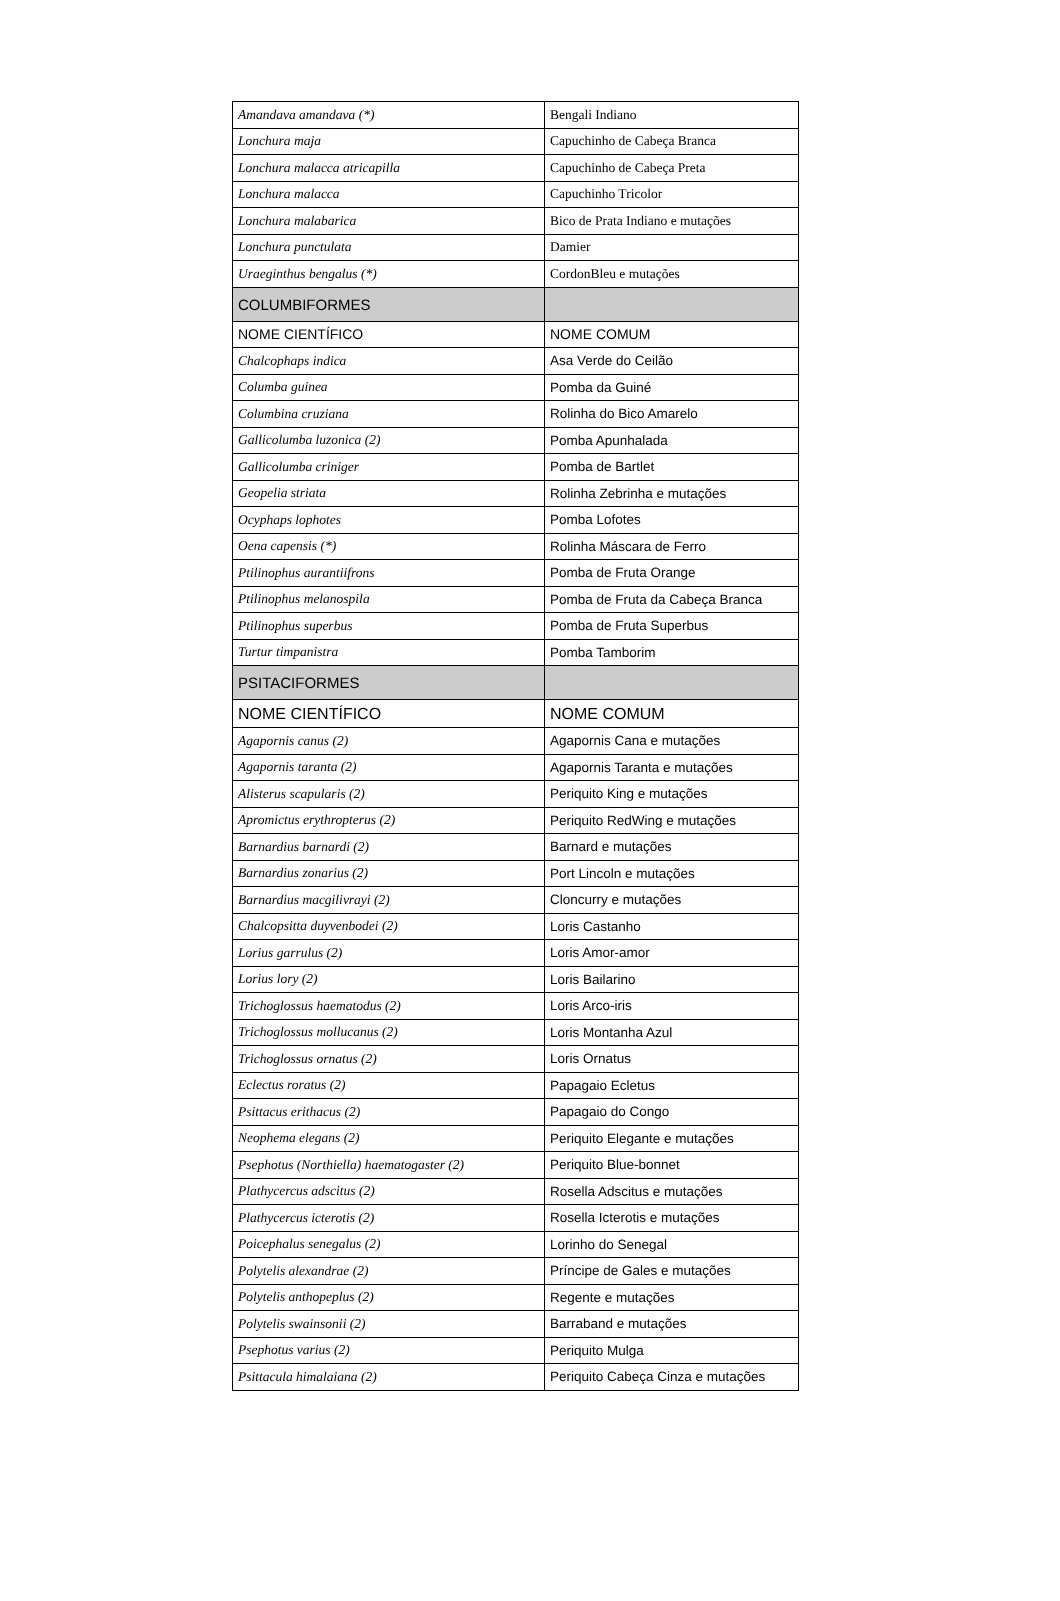| Amandava amandava (*) | Bengali Indiano |
| Lonchura maja | Capuchinho de Cabeça Branca |
| Lonchura malacca atricapilla | Capuchinho de Cabeça Preta |
| Lonchura malacca | Capuchinho Tricolor |
| Lonchura malabarica | Bico de Prata Indiano e mutações |
| Lonchura punctulata | Damier |
| Uraeginthus bengalus (*) | CordonBleu e mutações |
| COLUMBIFORMES | |
| NOME CIENTÍFICO | NOME COMUM |
| Chalcophaps indica | Asa Verde do Ceilão |
| Columba guinea | Pomba da Guiné |
| Columbina cruziana | Rolinha do Bico Amarelo |
| Gallicolumba luzonica (2) | Pomba Apunhalada |
| Gallicolumba criniger | Pomba de Bartlet |
| Geopelia striata | Rolinha Zebrinha e mutações |
| Ocyphaps lophotes | Pomba Lofotes |
| Oena capensis (*) | Rolinha Máscara de Ferro |
| Ptilinophus aurantiifrons | Pomba de Fruta Orange |
| Ptilinophus melanospila | Pomba de Fruta da Cabeça Branca |
| Ptilinophus superbus | Pomba de Fruta Superbus |
| Turtur timpanistra | Pomba Tamborim |
| PSITACIFORMES | |
| NOME CIENTÍFICO | NOME COMUM |
| Agapornis canus (2) | Agapornis Cana e mutações |
| Agapornis taranta (2) | Agapornis Taranta e mutações |
| Alisterus scapularis (2) | Periquito King e mutações |
| Apromictus erythropterus (2) | Periquito RedWing e mutações |
| Barnardius barnardi (2) | Barnard e mutações |
| Barnardius zonarius (2) | Port Lincoln e mutações |
| Barnardius macgilivrayi (2) | Cloncurry e mutações |
| Chalcopsitta duyvenbodei (2) | Loris Castanho |
| Lorius garrulus (2) | Loris Amor-amor |
| Lorius lory (2) | Loris Bailarino |
| Trichoglossus haematodus (2) | Loris Arco-iris |
| Trichoglossus mollucanus (2) | Loris Montanha Azul |
| Trichoglossus ornatus (2) | Loris Ornatus |
| Eclectus roratus (2) | Papagaio Ecletus |
| Psittacus erithacus (2) | Papagaio do Congo |
| Neophema elegans (2) | Periquito Elegante e mutações |
| Psephotus (Northiella) haematogaster (2) | Periquito Blue-bonnet |
| Plathycercus adscitus (2) | Rosella Adscitus e mutações |
| Plathycercus icterotis (2) | Rosella Icterotis e mutações |
| Poicephalus senegalus (2) | Lorinho do Senegal |
| Polytelis alexandrae (2) | Príncipe de Gales e mutações |
| Polytelis anthopeplus (2) | Regente e mutações |
| Polytelis swainsonii (2) | Barraband e mutações |
| Psephotus varius (2) | Periquito Mulga |
| Psittacula himalaiana (2) | Periquito Cabeça Cinza e mutações |